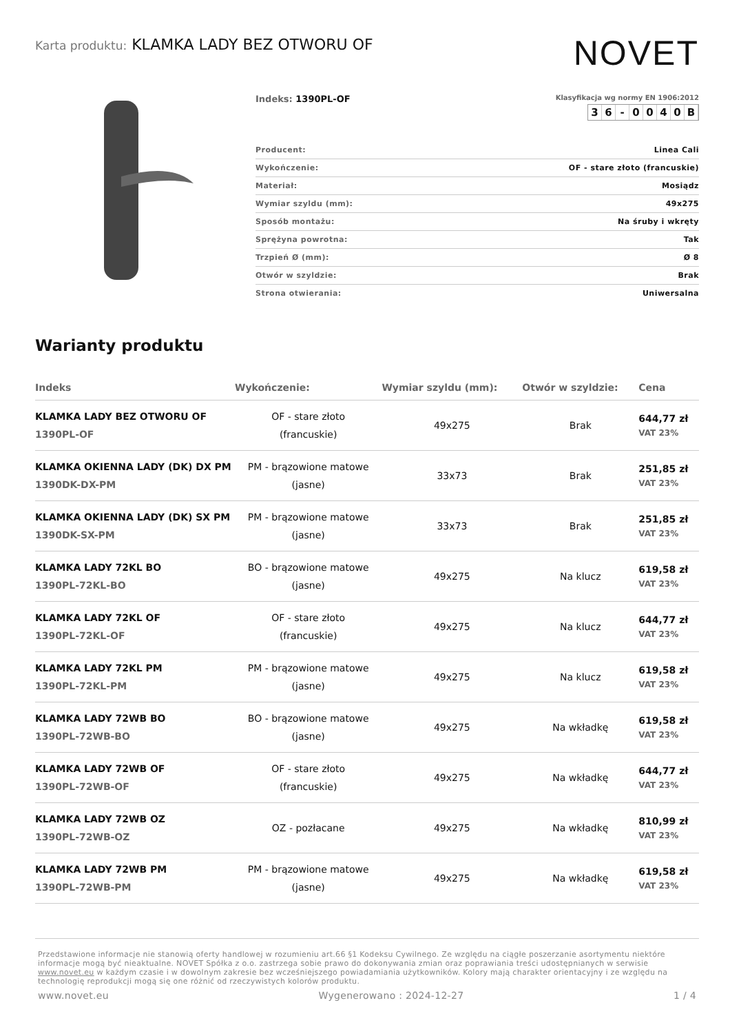Karta produktu: KLAMKA LADY BEZ OTWORU OF
NOVET
Indeks: 1390PL-OF
Klasyfikacja wg normy EN 1906:2012
36 - 0040 B
| Producent: | Linea Cali |
| Wykończenie: | OF - stare złoto (francuskie) |
| Materiał: | Mosiądz |
| Wymiar szyldu (mm): | 49x275 |
| Sposób montażu: | Na śruby i wkręty |
| Sprężyna powrotna: | Tak |
| Trzpień Ø (mm): | Ø 8 |
| Otwór w szyldzie: | Brak |
| Strona otwierania: | Uniwersalna |
Warianty produktu
| Indeks | Wykończenie: | Wymiar szyldu (mm): | Otwór w szyldzie: | Cena |
| --- | --- | --- | --- | --- |
| KLAMKA LADY BEZ OTWORU OF 1390PL-OF | OF - stare złoto (francuskie) | 49x275 | Brak | 644,77 zł VAT 23% |
| KLAMKA OKIENNA LADY (DK) DX PM 1390DK-DX-PM | PM - brązowione matowe (jasne) | 33x73 | Brak | 251,85 zł VAT 23% |
| KLAMKA OKIENNA LADY (DK) SX PM 1390DK-SX-PM | PM - brązowione matowe (jasne) | 33x73 | Brak | 251,85 zł VAT 23% |
| KLAMKA LADY 72KL BO 1390PL-72KL-BO | BO - brązowione matowe (jasne) | 49x275 | Na klucz | 619,58 zł VAT 23% |
| KLAMKA LADY 72KL OF 1390PL-72KL-OF | OF - stare złoto (francuskie) | 49x275 | Na klucz | 644,77 zł VAT 23% |
| KLAMKA LADY 72KL PM 1390PL-72KL-PM | PM - brązowione matowe (jasne) | 49x275 | Na klucz | 619,58 zł VAT 23% |
| KLAMKA LADY 72WB BO 1390PL-72WB-BO | BO - brązowione matowe (jasne) | 49x275 | Na wkładkę | 619,58 zł VAT 23% |
| KLAMKA LADY 72WB OF 1390PL-72WB-OF | OF - stare złoto (francuskie) | 49x275 | Na wkładkę | 644,77 zł VAT 23% |
| KLAMKA LADY 72WB OZ 1390PL-72WB-OZ | OZ - pozłacane | 49x275 | Na wkładkę | 810,99 zł VAT 23% |
| KLAMKA LADY 72WB PM 1390PL-72WB-PM | PM - brązowione matowe (jasne) | 49x275 | Na wkładkę | 619,58 zł VAT 23% |
Przedstawione informacje nie stanowią oferty handlowej w rozumieniu art.66 §1 Kodeksu Cywilnego. Ze względu na ciągłe poszerzanie asortymentu niektóre informacje mogą być nieaktualne. NOVET Spółka z o.o. zastrzega sobie prawo do dokonywania zmian oraz poprawiania treści udostępnianych w serwisie www.novet.eu w każdym czasie i w dowolnym zakresie bez wcześniejszego powiadamiania użytkowników. Kolory mają charakter orientacyjny i ze względu na technologię reprodukcji mogą się one różnić od rzeczywistych kolorów produktu.
www.novet.eu Wygenerowano : 2024-12-27 1 / 4